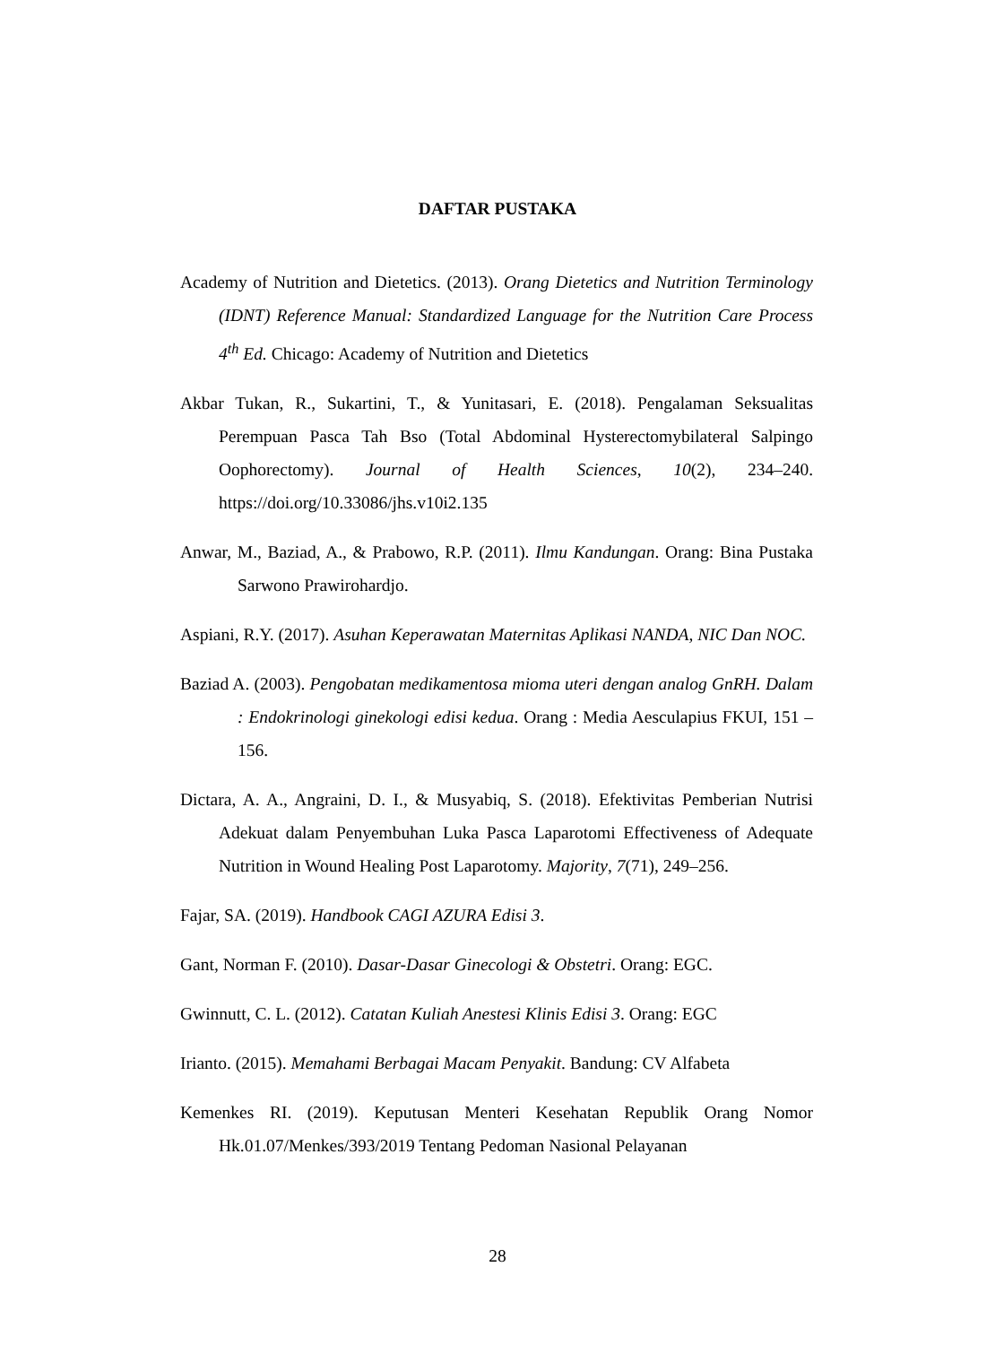DAFTAR PUSTAKA
Academy of Nutrition and Dietetics. (2013). Orang Dietetics and Nutrition Terminology (IDNT) Reference Manual: Standardized Language for the Nutrition Care Process 4<sup>th</sup> Ed. Chicago: Academy of Nutrition and Dietetics
Akbar Tukan, R., Sukartini, T., & Yunitasari, E. (2018). Pengalaman Seksualitas Perempuan Pasca Tah Bso (Total Abdominal Hysterectomybilateral Salpingo Oophorectomy). Journal of Health Sciences, 10(2), 234–240. https://doi.org/10.33086/jhs.v10i2.135
Anwar, M., Baziad, A., & Prabowo, R.P. (2011). Ilmu Kandungan. Orang: Bina Pustaka Sarwono Prawirohardjo.
Aspiani, R.Y. (2017). Asuhan Keperawatan Maternitas Aplikasi NANDA, NIC Dan NOC.
Baziad A. (2003). Pengobatan medikamentosa mioma uteri dengan analog GnRH. Dalam : Endokrinologi ginekologi edisi kedua. Orang : Media Aesculapius FKUI, 151 – 156.
Dictara, A. A., Angraini, D. I., & Musyabiq, S. (2018). Efektivitas Pemberian Nutrisi Adekuat dalam Penyembuhan Luka Pasca Laparotomi Effectiveness of Adequate Nutrition in Wound Healing Post Laparotomy. Majority, 7(71), 249–256.
Fajar, SA. (2019). Handbook CAGI AZURA Edisi 3.
Gant, Norman F. (2010). Dasar-Dasar Ginecologi & Obstetri. Orang: EGC.
Gwinnutt, C. L. (2012). Catatan Kuliah Anestesi Klinis Edisi 3. Orang: EGC
Irianto. (2015). Memahami Berbagai Macam Penyakit. Bandung: CV Alfabeta
Kemenkes RI. (2019). Keputusan Menteri Kesehatan Republik Orang Nomor Hk.01.07/Menkes/393/2019 Tentang Pedoman Nasional Pelayanan
28